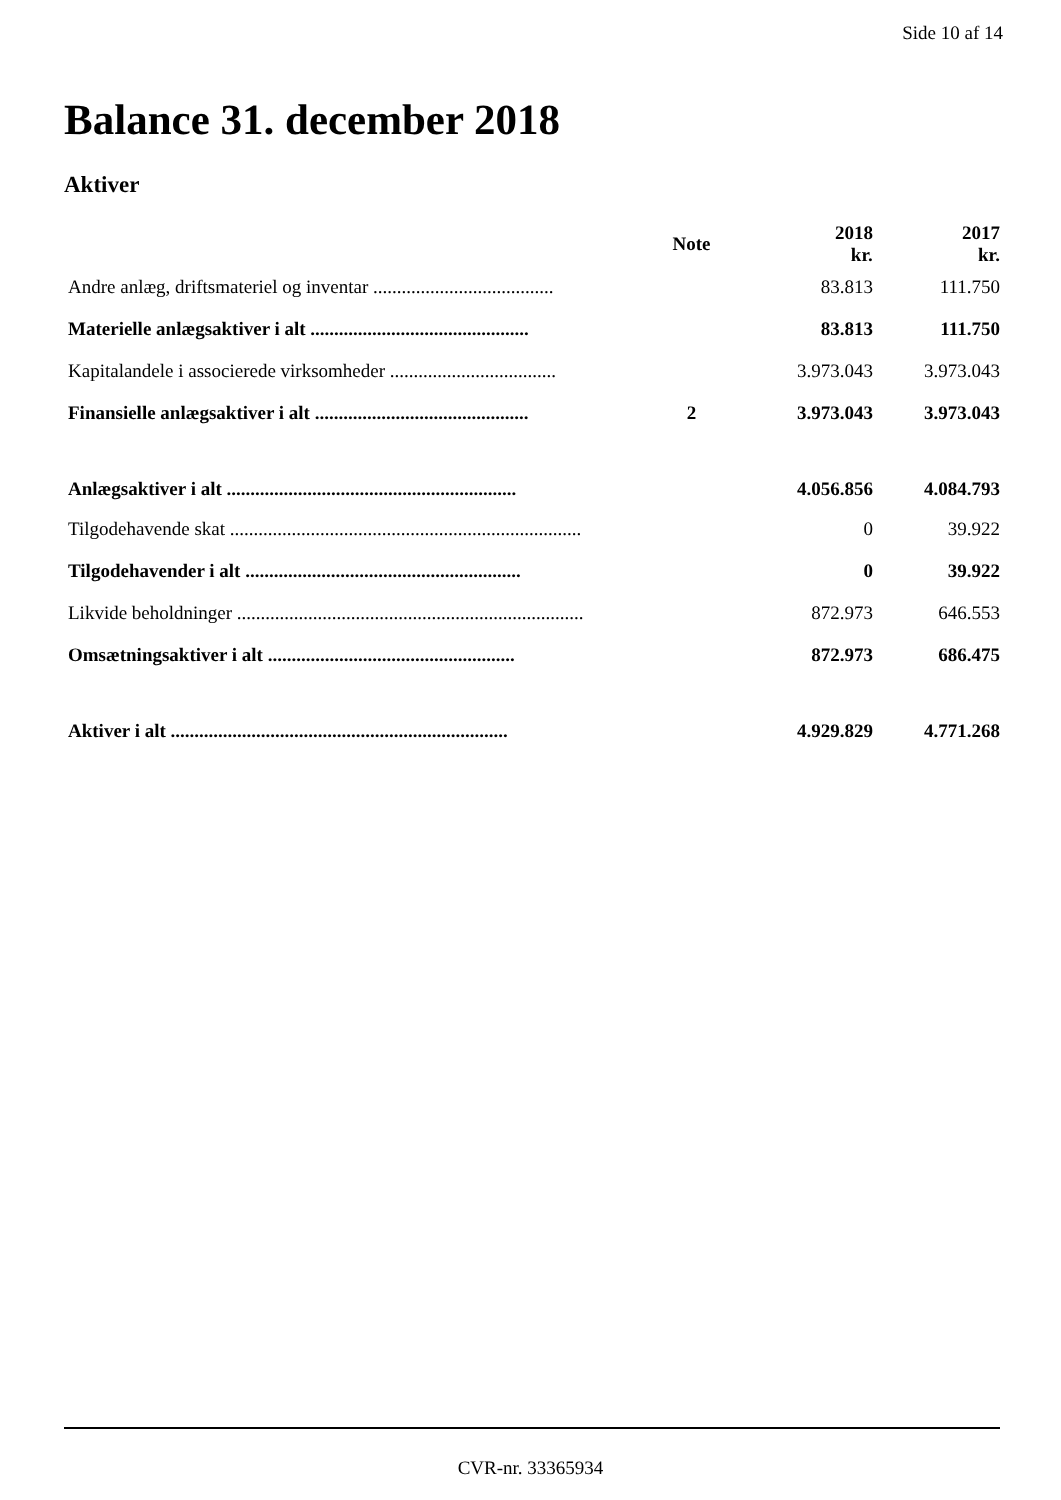Side 10 af 14
Balance 31. december 2018
Aktiver
| | Note | 2018 kr. | 2017 kr. |
| --- | --- | --- | --- |
| Andre anlæg, driftsmateriel og inventar ...................................... | | 83.813 | 111.750 |
| Materielle anlægsaktiver i alt .............................................. | | 83.813 | 111.750 |
| Kapitalandele i associerede virksomheder ................................... | | 3.973.043 | 3.973.043 |
| Finansielle anlægsaktiver i alt ............................................. | 2 | 3.973.043 | 3.973.043 |
| Anlægsaktiver i alt ............................................................. | | 4.056.856 | 4.084.793 |
| Tilgodehavende skat .......................................................................... | | 0 | 39.922 |
| Tilgodehavender i alt .......................................................... | | 0 | 39.922 |
| Likvide beholdninger ......................................................................... | | 872.973 | 646.553 |
| Omsætningsaktiver i alt .................................................... | | 872.973 | 686.475 |
| Aktiver i alt ....................................................................... | | 4.929.829 | 4.771.268 |
CVR-nr. 33365934